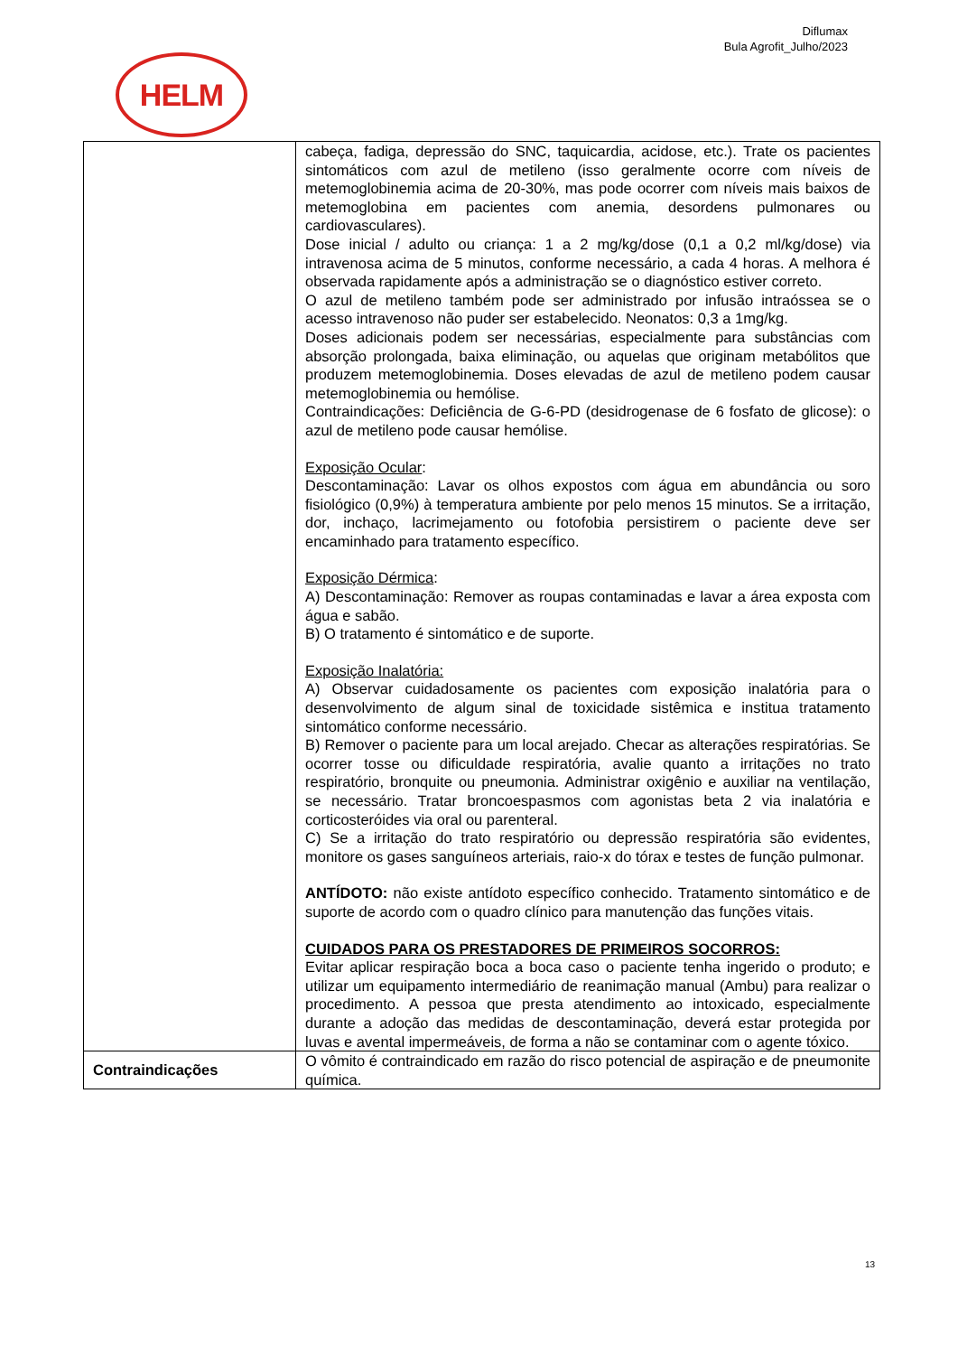Diflumax
Bula Agrofit_Julho/2023
HELM
| | cabeça, fadiga, depressão do SNC, taquicardia, acidose, etc.). Trate os pacientes sintomáticos com azul de metileno (isso geralmente ocorre com níveis de metemoglobinemia acima de 20-30%, mas pode ocorrer com níveis mais baixos de metemoglobina em pacientes com anemia, desordens pulmonares ou cardiovasculares). Dose inicial / adulto ou criança: 1 a 2 mg/kg/dose (0,1 a 0,2 ml/kg/dose) via intravenosa acima de 5 minutos, conforme necessário, a cada 4 horas. A melhora é observada rapidamente após a administração se o diagnóstico estiver correto. O azul de metileno também pode ser administrado por infusão intraóssea se o acesso intravenoso não puder ser estabelecido. Neonatos: 0,3 a 1mg/kg. Doses adicionais podem ser necessárias, especialmente para substâncias com absorção prolongada, baixa eliminação, ou aquelas que originam metabólitos que produzem metemoglobinemia. Doses elevadas de azul de metileno podem causar metemoglobinemia ou hemólise. Contraindicações: Deficiência de G-6-PD (desidrogenase de 6 fosfato de glicose): o azul de metileno pode causar hemólise. Exposição Ocular : Descontaminação: Lavar os olhos expostos com água em abundância ou soro fisiológico (0,9%) à temperatura ambiente por pelo menos 15 minutos. Se a irritação, dor, inchaço, lacrimejamento ou fotofobia persistirem o paciente deve ser encaminhado para tratamento específico. Exposição Dérmica : A) Descontaminação: Remover as roupas contaminadas e lavar a área exposta com água e sabão. B) O tratamento é sintomático e de suporte. Exposição Inalatória: A) Observar cuidadosamente os pacientes com exposição inalatória para o desenvolvimento de algum sinal de toxicidade sistêmica e institua tratamento sintomático conforme necessário. B) Remover o paciente para um local arejado. Checar as alterações respiratórias. Se ocorrer tosse ou dificuldade respiratória, avalie quanto a irritações no trato respiratório, bronquite ou pneumonia. Administrar oxigênio e auxiliar na ventilação, se necessário. Tratar broncoespasmos com agonistas beta 2 via inalatória e corticosteróides via oral ou parenteral. C) Se a irritação do trato respiratório ou depressão respiratória são evidentes, monitore os gases sanguíneos arteriais, raio-x do tórax e testes de função pulmonar. ANTÍDOTO: não existe antídoto específico conhecido. Tratamento sintomático e de suporte de acordo com o quadro clínico para manutenção das funções vitais. CUIDADOS PARA OS PRESTADORES DE PRIMEIROS SOCORROS: Evitar aplicar respiração boca a boca caso o paciente tenha ingerido o produto; e utilizar um equipamento intermediário de reanimação manual (Ambu) para realizar o procedimento. A pessoa que presta atendimento ao intoxicado, especialmente durante a adoção das medidas de descontaminação, deverá estar protegida por luvas e avental impermeáveis, de forma a não se contaminar com o agente tóxico. |
| Contraindicações | O vômito é contraindicado em razão do risco potencial de aspiração e de pneumonite química. |
13